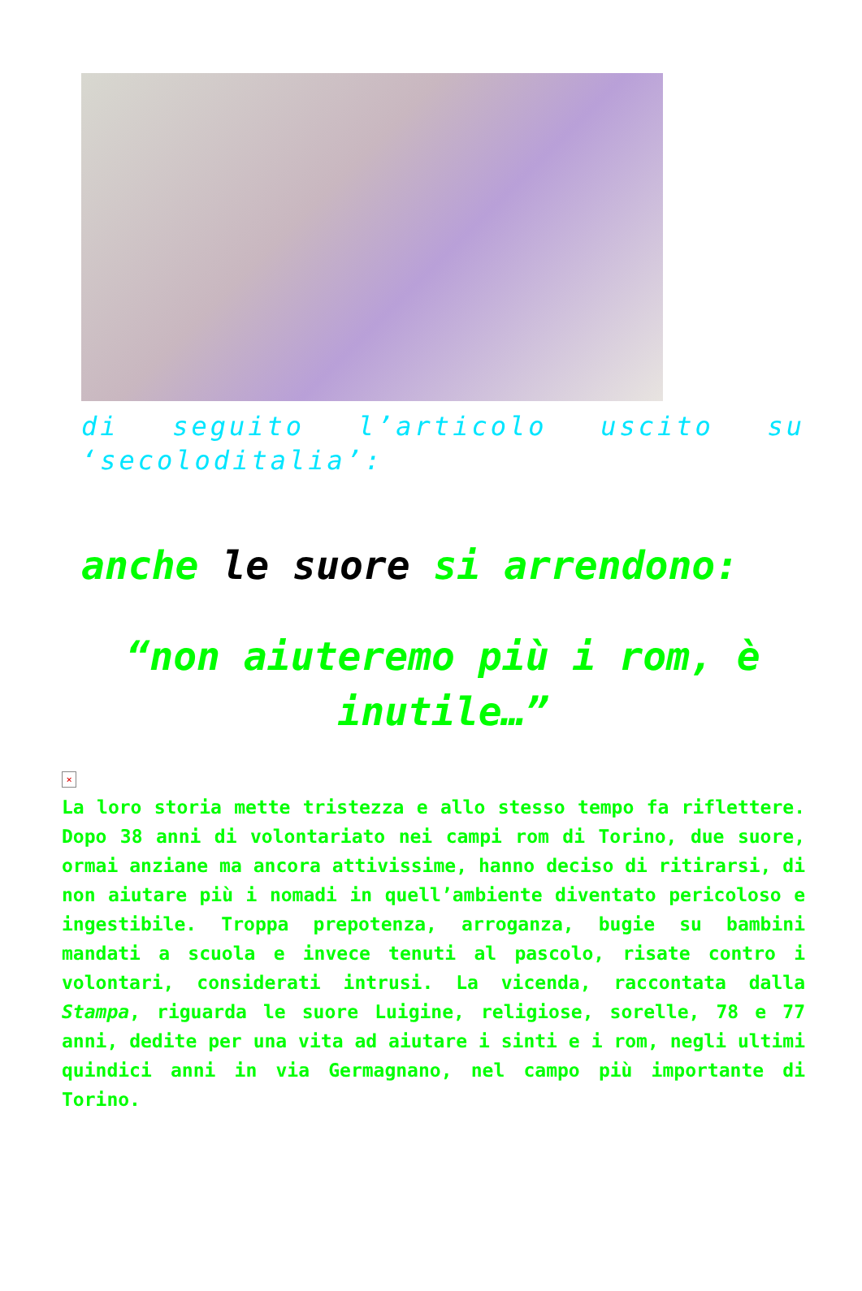di seguito l’articolo uscito su ‘secoloditalia’:
anche le suore si arrendono:
“non aiuteremo più i rom, è inutile…”
×
La loro storia mette tristezza e allo stesso tempo fa riflettere. Dopo 38 anni di volontariato nei campi rom di Torino, due suore, ormai anziane ma ancora attivissime, hanno deciso di ritirarsi, di non aiutare più i nomadi in quell’ambiente diventato pericoloso e ingestibile. Troppa prepotenza, arroganza, bugie su bambini mandati a scuola e invece tenuti al pascolo, risate contro i volontari, considerati intrusi. La vicenda, raccontata dalla Stampa, riguarda le suore Luigine, religiose, sorelle, 78 e 77 anni, dedite per una vita ad aiutare i sinti e i rom, negli ultimi quindici anni in via Germagnano, nel campo più importante di Torino.